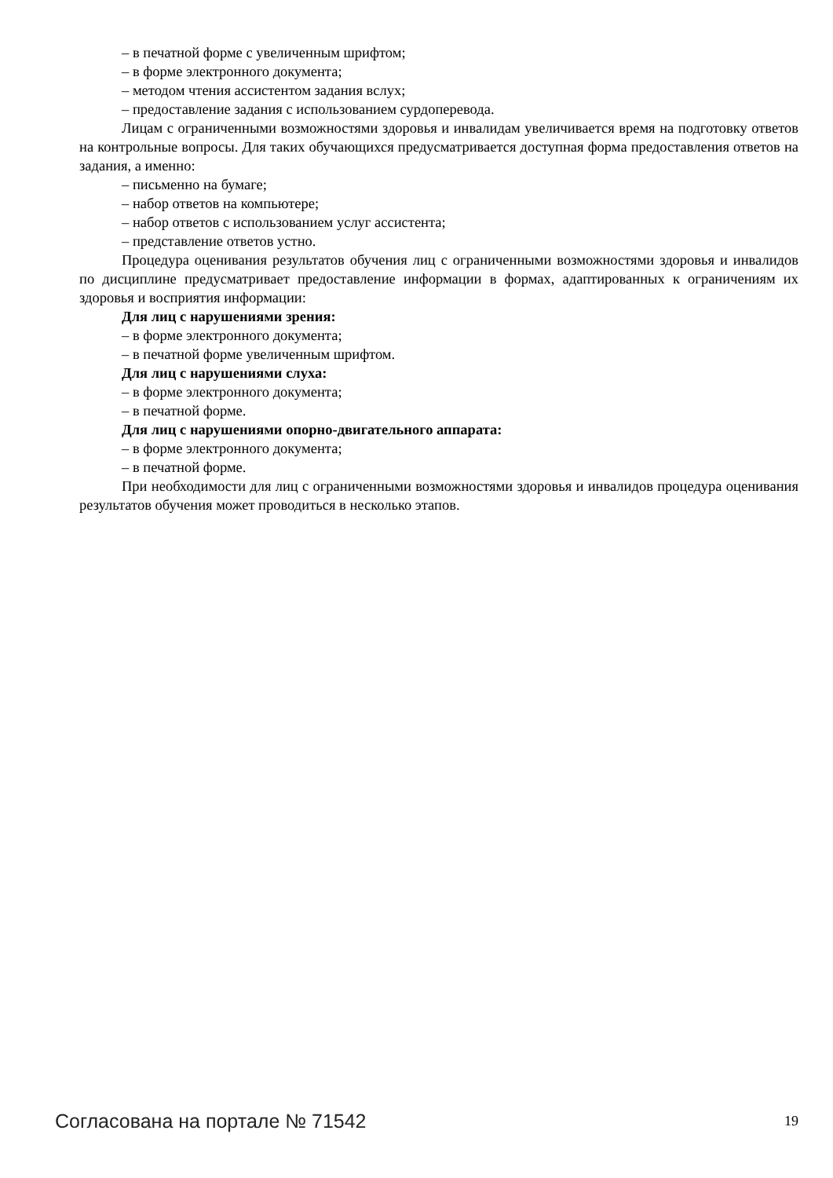– в печатной форме с увеличенным шрифтом;
– в форме электронного документа;
– методом чтения ассистентом задания вслух;
– предоставление задания с использованием сурдоперевода.
Лицам с ограниченными возможностями здоровья и инвалидам увеличивается время на подготовку ответов на контрольные вопросы. Для таких обучающихся предусматривается доступная форма предоставления ответов на задания, а именно:
– письменно на бумаге;
– набор ответов на компьютере;
– набор ответов с использованием услуг ассистента;
– представление ответов устно.
Процедура оценивания результатов обучения лиц с ограниченными возможностями здоровья и инвалидов по дисциплине предусматривает предоставление информации в формах, адаптированных к ограничениям их здоровья и восприятия информации:
Для лиц с нарушениями зрения:
– в форме электронного документа;
– в печатной форме увеличенным шрифтом.
Для лиц с нарушениями слуха:
– в форме электронного документа;
– в печатной форме.
Для лиц с нарушениями опорно-двигательного аппарата:
– в форме электронного документа;
– в печатной форме.
При необходимости для лиц с ограниченными возможностями здоровья и инвалидов процедура оценивания результатов обучения может проводиться в несколько этапов.
Согласована на портале № 71542 19